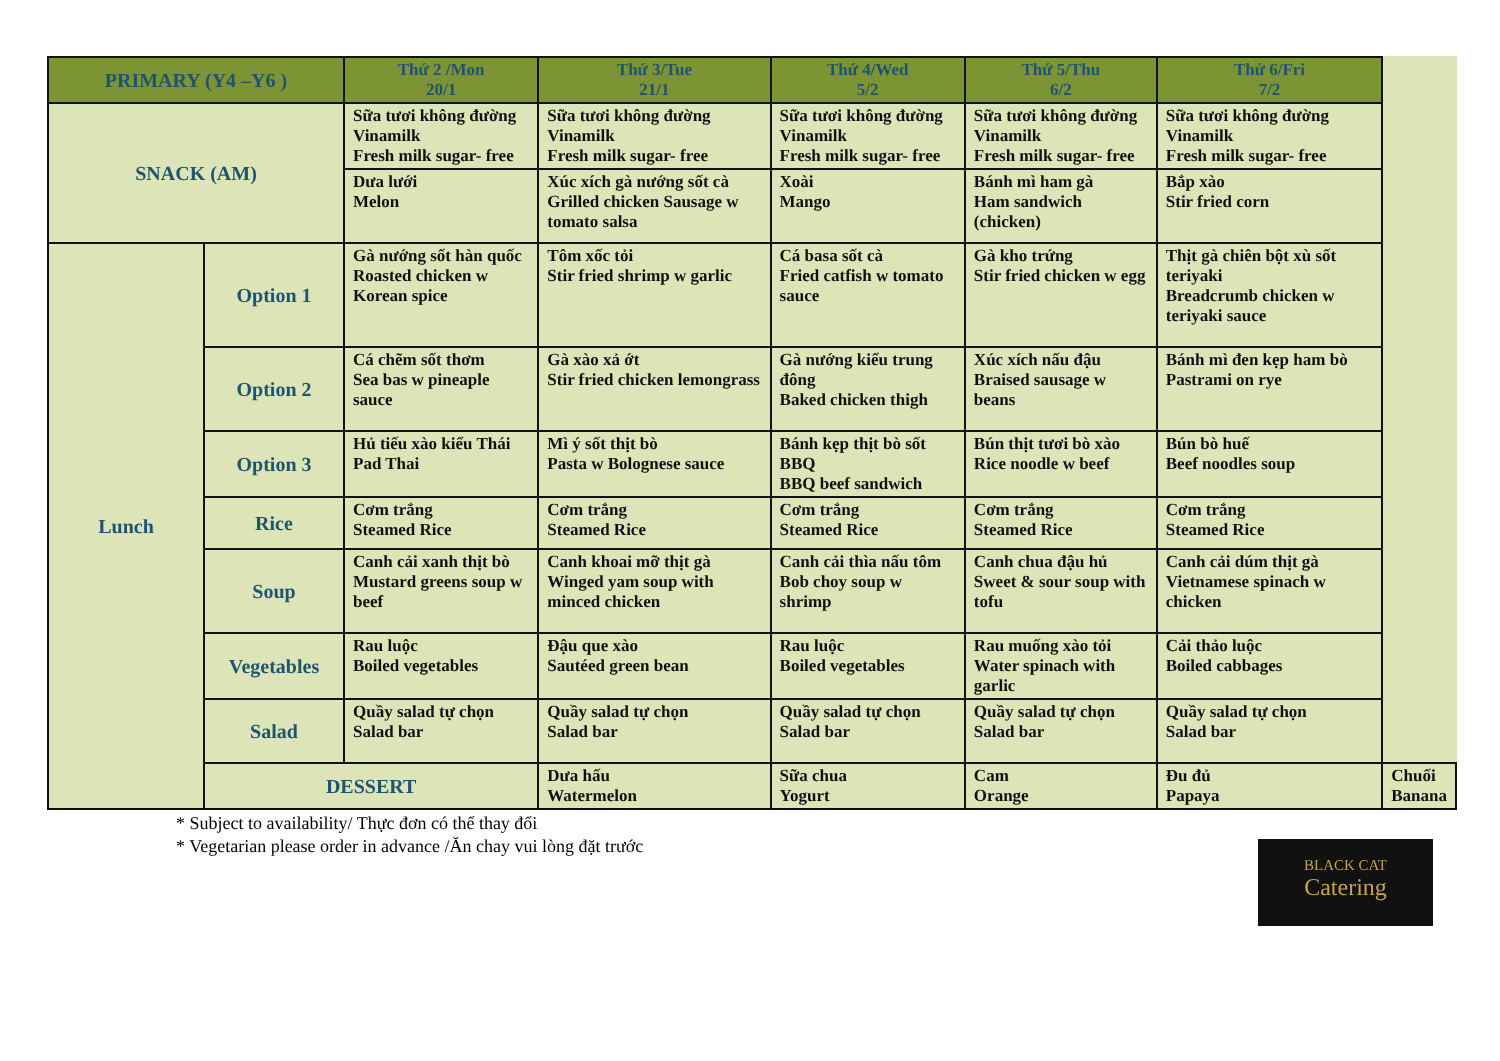| PRIMARY (Y4 –Y6 ) | | Thứ 2 /Mon 20/1 | Thứ 3/Tue 21/1 | Thứ 4/Wed 5/2 | Thứ 5/Thu 6/2 | Thứ 6/Fri 7/2 | |
| --- | --- | --- | --- | --- | --- | --- | --- |
| SNACK (AM) | | Sữa tươi không đường Vinamilk Fresh milk sugar- free | Sữa tươi không đường Vinamilk Fresh milk sugar- free | Sữa tươi không đường Vinamilk Fresh milk sugar- free | Sữa tươi không đường Vinamilk Fresh milk sugar- free | Sữa tươi không đường Vinamilk Fresh milk sugar- free | |
| | | Dưa lưới Melon | Xúc xích gà nướng sốt cà Grilled chicken Sausage w tomato salsa | Xoài Mango | Bánh mì ham gà Ham sandwich (chicken) | Bắp xào Stir fried corn | |
| Lunch | Option 1 | Gà nướng sốt hàn quốc Roasted chicken w Korean spice | Tôm xốc tỏi Stir fried shrimp w garlic | Cá basa sốt cà Fried catfish w tomato sauce | Gà kho trứng Stir fried chicken w egg | Thịt gà chiên bột xù sốt teriyaki Breadcrumb chicken w teriyaki sauce | |
| | Option 2 | Cá chẽm sốt thơm Sea bas w pineaple sauce | Gà xào xả ớt Stir fried chicken lemongrass | Gà nướng kiểu trung đông Baked chicken thigh | Xúc xích nấu đậu Braised sausage w beans | Bánh mì đen kẹp ham bò Pastrami on rye | |
| | Option 3 | Hủ tiếu xào kiểu Thái Pad Thai | Mì ý sốt thịt bò Pasta w Bolognese sauce | Bánh kẹp thịt bò sốt BBQ BBQ beef sandwich | Bún thịt tươi bò xào Rice noodle w beef | Bún bò huế Beef noodles soup | |
| | Rice | Cơm trắng Steamed Rice | Cơm trắng Steamed Rice | Cơm trắng Steamed Rice | Cơm trắng Steamed Rice | Cơm trắng Steamed Rice | |
| | Soup | Canh cải xanh thịt bò Mustard greens soup w beef | Canh khoai mỡ thịt gà Winged yam soup with minced chicken | Canh cải thìa nấu tôm Bob choy soup w shrimp | Canh chua đậu hủ Sweet & sour soup with tofu | Canh cải dúm thịt gà Vietnamese spinach w chicken | |
| | Vegetables | Rau luộc Boiled vegetables | Đậu que xào Sautéed green bean | Rau luộc Boiled vegetables | Rau muống xào tỏi Water spinach with garlic | Cải thảo luộc Boiled cabbages | |
| | Salad | Quầy salad tự chọn Salad bar | Quầy salad tự chọn Salad bar | Quầy salad tự chọn Salad bar | Quầy salad tự chọn Salad bar | Quầy salad tự chọn Salad bar | |
| | DESSERT | | Dưa hấu Watermelon | Sữa chua Yogurt | Cam Orange | Đu đủ Papaya | Chuối Banana |
* Subject to availability/ Thực đơn có thể thay đổi
* Vegetarian please order in advance /Ăn chay vui lòng đặt trước
BLACK CAT
Catering